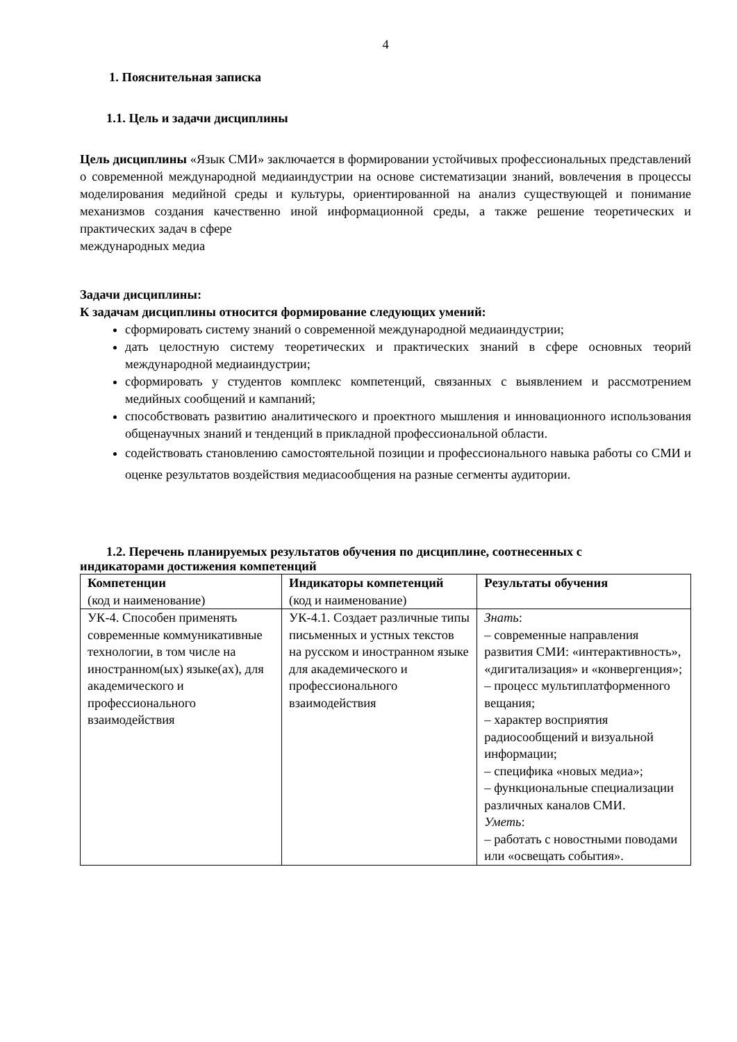4
1. Пояснительная записка
1.1. Цель и задачи дисциплины
Цель дисциплины «Язык СМИ» заключается в формировании устойчивых профессиональных представлений о современной международной медиаиндустрии на основе систематизации знаний, вовлечения в процессы моделирования медийной среды и культуры, ориентированной на анализ существующей и понимание механизмов создания качественно иной информационной среды, а также решение теоретических и практических задач в сфере
международных медиа
Задачи дисциплины:
К задачам дисциплины относится формирование следующих умений:
сформировать систему знаний о современной международной медиаиндустрии;
дать целостную систему теоретических и практических знаний в сфере основных теорий международной медиаиндустрии;
сформировать у студентов комплекс компетенций, связанных с выявлением и рассмотрением медийных сообщений и кампаний;
способствовать развитию аналитического и проектного мышления и инновационного использования общенаучных знаний и тенденций в прикладной профессиональной области.
содействовать становлению самостоятельной позиции и профессионального навыка работы со СМИ и оценке результатов воздействия медиасообщения на разные сегменты аудитории.
1.2. Перечень планируемых результатов обучения по дисциплине, соотнесенных с
индикаторами достижения компетенций
| Компетенции (код и наименование) | Индикаторы компетенций (код и наименование) | Результаты обучения |
| УК-4. Способен применять современные коммуникативные технологии, в том числе на иностранном(ых) языке(ах), для академического и профессионального взаимодействия | УК-4.1. Создает различные типы письменных и устных текстов на русском и иностранном языке для академического и профессионального взаимодействия | Знать : – современные направления развития СМИ: «интерактивность», «дигитализация» и «конвергенция»; – процесс мультиплатформенного вещания; – характер восприятия радиосообщений и визуальной информации; – специфика «новых медиа»; – функциональные специализации различных каналов СМИ. Уметь : – работать с новостными поводами или «освещать события». |